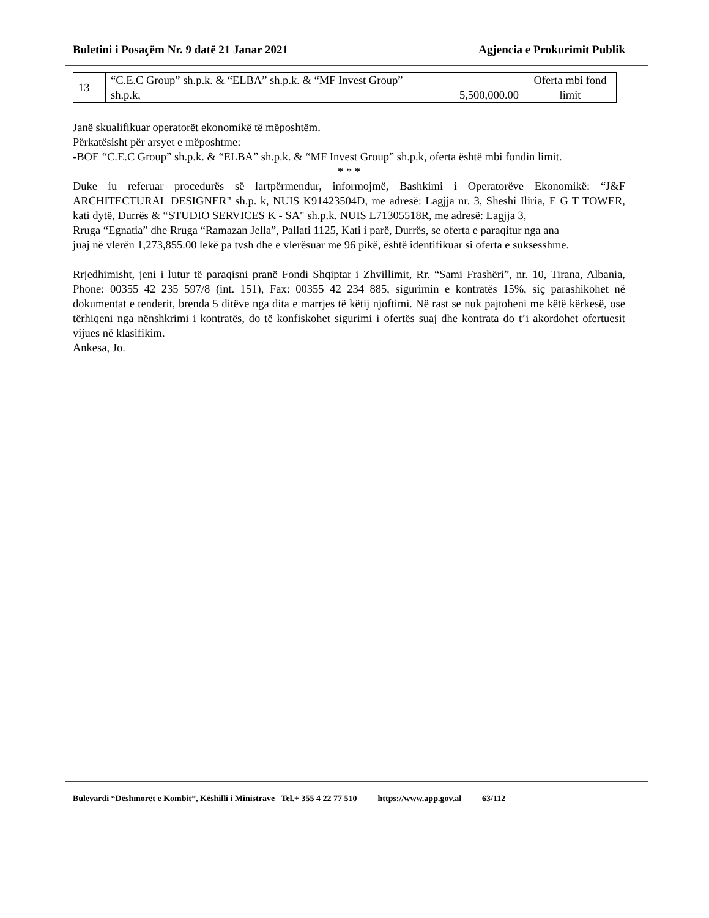Buletini i Posaçëm Nr. 9 datë 21 Janar 2021 Agjencia e Prokurimit Publik
| 13 | “C.E.C Group” sh.p.k. & “ELBA” sh.p.k. & “MF Invest Group” sh.p.k, | 5,500,000.00 | Oferta mbi fond limit |
Janë skualifikuar operatorët ekonomikë të mëposhtëm.
Përkatësisht për arsyet e mëposhtme:
-BOE “C.E.C Group” sh.p.k. & “ELBA” sh.p.k. & “MF Invest Group” sh.p.k, oferta është mbi fondin limit.
* * *
Duke iu referuar procedurës së lartpërmendur, informojmë, Bashkimi i Operatorëve Ekonomikë: “J&F ARCHITECTURAL DESIGNER" sh.p. k, NUIS K91423504D, me adresë: Lagjja nr. 3, Sheshi Iliria, E G T TOWER, kati dytë, Durrës & “STUDIO SERVICES K - SA" sh.p.k. NUIS L71305518R, me adresë: Lagjja 3,
Rruga “Egnatia” dhe Rruga “Ramazan Jella”, Pallati 1125, Kati i parë, Durrës, se oferta e paraqitur nga ana
juaj në vlerën 1,273,855.00 lekë pa tvsh dhe e vlerësuar me 96 pikë, është identifikuar si oferta e suksesshme.
Rrjedhimisht, jeni i lutur të paraqisni pranë Fondi Shqiptar i Zhvillimit, Rr. “Sami Frashëri”, nr. 10, Tirana, Albania, Phone: 00355 42 235 597/8 (int. 151), Fax: 00355 42 234 885, sigurimin e kontratës 15%, siç parashikohet në dokumentat e tenderit, brenda 5 ditëve nga dita e marrjes të këtij njoftimi. Në rast se nuk pajtoheni me këtë kërkesë, ose tërhiqeni nga nënshkrimi i kontratës, do të konfiskohet sigurimi i ofertës suaj dhe kontrata do t’i akordohet ofertuesit vijues në klasifikim.
Ankesa, Jo.
Bulevardi “Dëshmorët e Kombit”, Këshilli i Ministrave Tel.+ 355 4 22 77 510 https://www.app.gov.al 63/112